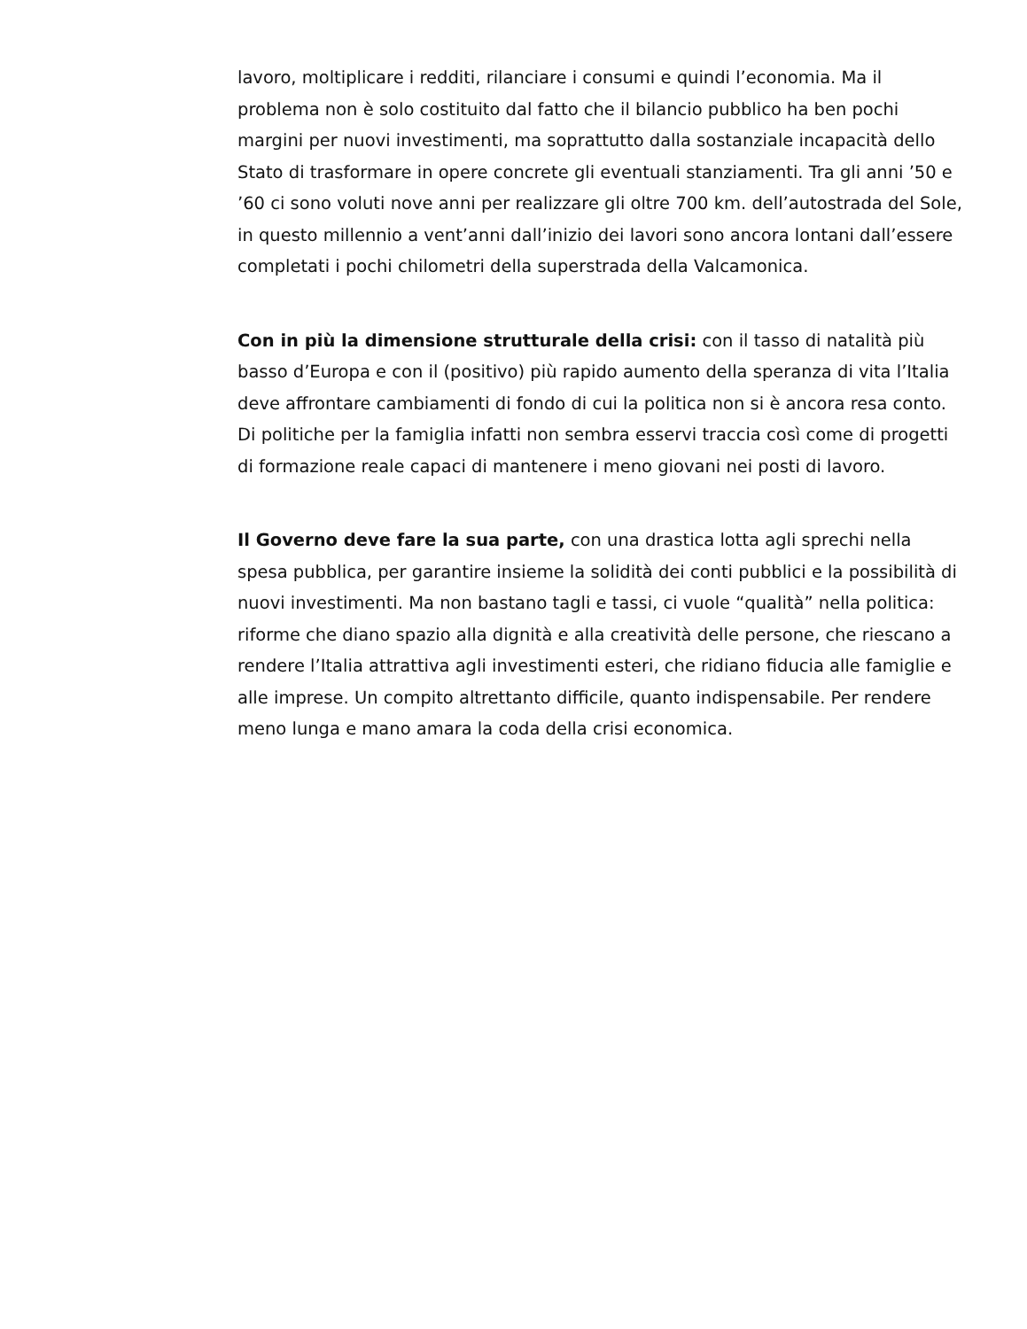lavoro, moltiplicare i redditi, rilanciare i consumi e quindi l’economia. Ma il problema non è solo costituito dal fatto che il bilancio pubblico ha ben pochi margini per nuovi investimenti, ma soprattutto dalla sostanziale incapacità dello Stato di trasformare in opere concrete gli eventuali stanziamenti. Tra gli anni ’50 e ’60 ci sono voluti nove anni per realizzare gli oltre 700 km. dell’autostrada del Sole, in questo millennio a vent’anni dall’inizio dei lavori sono ancora lontani dall’essere completati i pochi chilometri della superstrada della Valcamonica.
Con in più la dimensione strutturale della crisi: con il tasso di natalità più basso d’Europa e con il (positivo) più rapido aumento della speranza di vita l’Italia deve affrontare cambiamenti di fondo di cui la politica non si è ancora resa conto. Di politiche per la famiglia infatti non sembra esservi traccia così come di progetti di formazione reale capaci di mantenere i meno giovani nei posti di lavoro.
Il Governo deve fare la sua parte, con una drastica lotta agli sprechi nella spesa pubblica, per garantire insieme la solidità dei conti pubblici e la possibilità di nuovi investimenti. Ma non bastano tagli e tassi, ci vuole “qualità” nella politica: riforme che diano spazio alla dignità e alla creatività delle persone, che riescano a rendere l’Italia attrattiva agli investimenti esteri, che ridiano fiducia alle famiglie e alle imprese. Un compito altrettanto difficile, quanto indispensabile. Per rendere meno lunga e mano amara la coda della crisi economica.